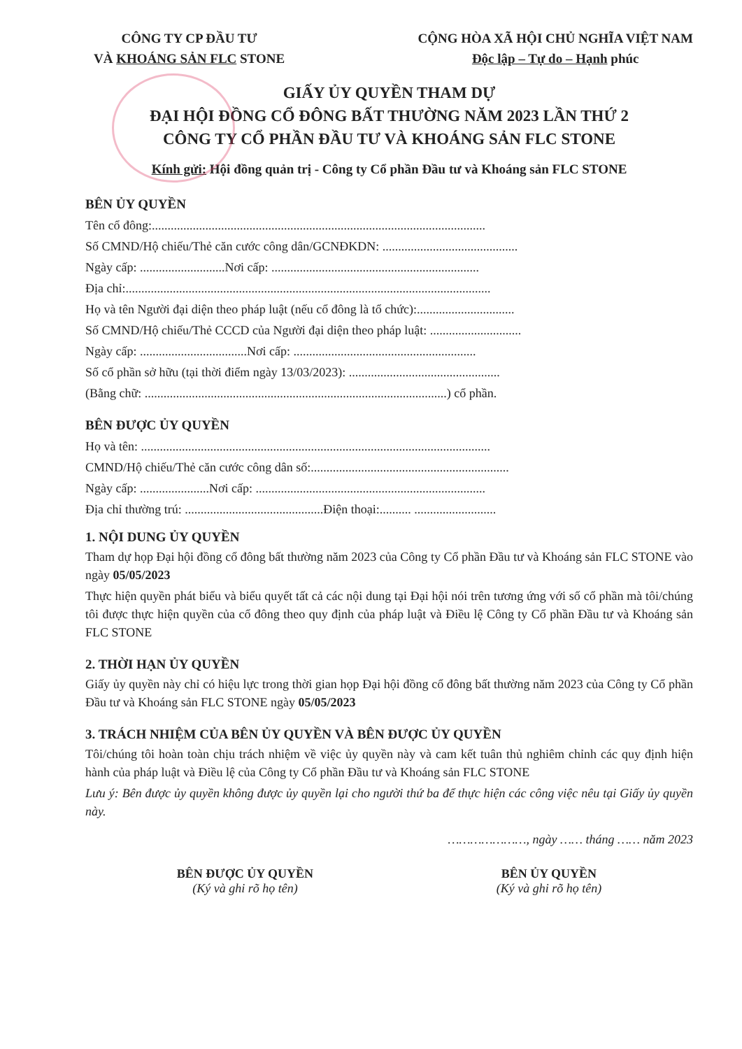CÔNG TY CP ĐẦU TƯ
VÀ KHOÁNG SẢN FLC STONE
CỘNG HÒA XÃ HỘI CHỦ NGHĨA VIỆT NAM
Độc lập – Tự do – Hạnh phúc
GIẤY ỦY QUYỀN THAM DỰ
ĐẠI HỘI ĐỒNG CỔ ĐÔNG BẤT THƯỜNG NĂM 2023 LẦN THỨ 2
CÔNG TY CỔ PHẦN ĐẦU TƯ VÀ KHOÁNG SẢN FLC STONE
Kính gửi: Hội đồng quản trị - Công ty Cổ phần Đầu tư và Khoáng sản FLC STONE
BÊN ỦY QUYỀN
Tên cổ đông:..........................................................................................................
Số CMND/Hộ chiếu/Thẻ căn cước công dân/GCNĐKDN: ...........................................
Ngày cấp: ...........................Nơi cấp: ..................................................................
Địa chỉ:....................................................................................................................
Họ và tên Người đại diện theo pháp luật (nếu cổ đông là tổ chức):...............................
Số CMND/Hộ chiếu/Thẻ CCCD của Người đại diện theo pháp luật: .............................
Ngày cấp: ..................................Nơi cấp: ..........................................................
Số cổ phần sở hữu (tại thời điểm ngày 13/03/2023): ................................................
(Bằng chữ: ................................................................................................) cổ phần.
BÊN ĐƯỢC ỦY QUYỀN
Họ và tên: ...............................................................................................................
CMND/Hộ chiếu/Thẻ căn cước công dân số:...............................................................
Ngày cấp: ......................Nơi cấp: .........................................................................
Địa chỉ thường trú: ............................................Điện thoại:.......... ..........................
1. NỘI DUNG ỦY QUYỀN
Tham dự họp Đại hội đồng cổ đông bất thường năm 2023 của Công ty Cổ phần Đầu tư và Khoáng sản FLC STONE vào ngày 05/05/2023
Thực hiện quyền phát biểu và biểu quyết tất cả các nội dung tại Đại hội nói trên tương ứng với số cổ phần mà tôi/chúng tôi được thực hiện quyền của cổ đông theo quy định của pháp luật và Điều lệ Công ty Cổ phần Đầu tư và Khoáng sản FLC STONE
2. THỜI HẠN ỦY QUYỀN
Giấy ủy quyền này chỉ có hiệu lực trong thời gian họp Đại hội đồng cổ đông bất thường năm 2023 của Công ty Cổ phần Đầu tư và Khoáng sản FLC STONE ngày 05/05/2023
3. TRÁCH NHIỆM CỦA BÊN ỦY QUYỀN VÀ BÊN ĐƯỢC ỦY QUYỀN
Tôi/chúng tôi hoàn toàn chịu trách nhiệm về việc ủy quyền này và cam kết tuân thủ nghiêm chỉnh các quy định hiện hành của pháp luật và Điều lệ của Công ty Cổ phần Đầu tư và Khoáng sản FLC STONE
Lưu ý: Bên được ủy quyền không được ủy quyền lại cho người thứ ba để thực hiện các công việc nêu tại Giấy ủy quyền này.
…………………, ngày …… tháng …… năm 2023
BÊN ĐƯỢC ỦY QUYỀN
(Ký và ghi rõ họ tên)
BÊN ỦY QUYỀN
(Ký và ghi rõ họ tên)